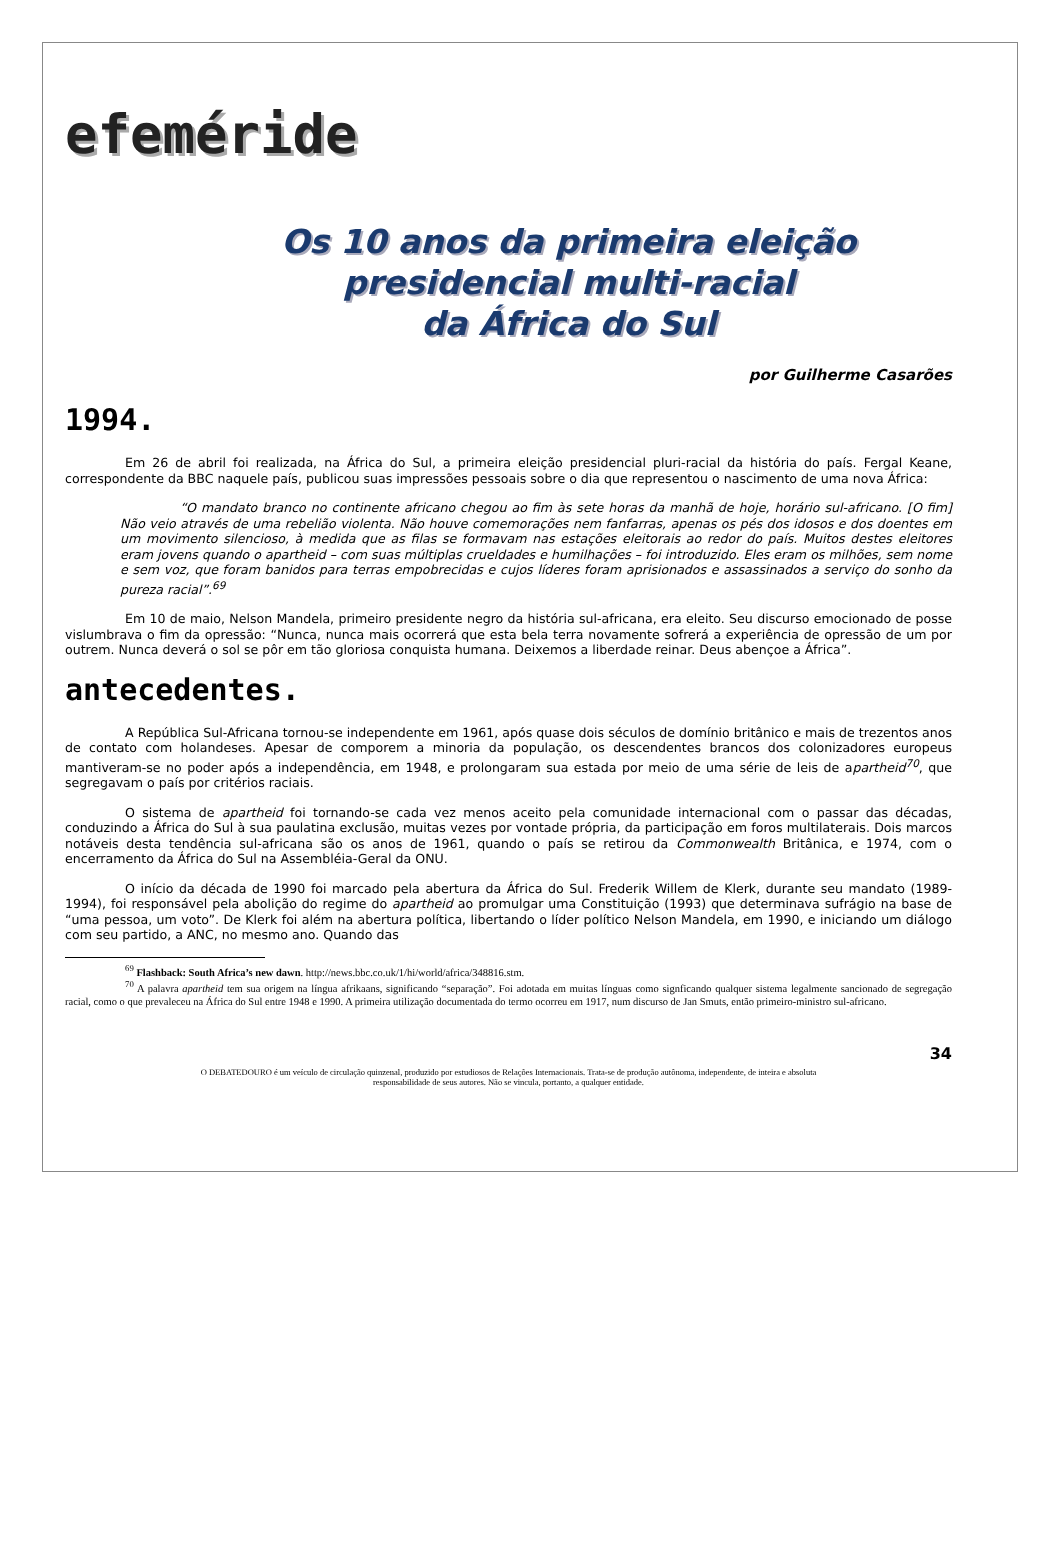efeméride
Os 10 anos da primeira eleição
presidencial multi-racial
da África do Sul
por Guilherme Casarões
1994.
Em 26 de abril foi realizada, na África do Sul, a primeira eleição presidencial pluri-racial da história do país. Fergal Keane, correspondente da BBC naquele país, publicou suas impressões pessoais sobre o dia que representou o nascimento de uma nova África:
“O mandato branco no continente africano chegou ao fim às sete horas da manhã de hoje, horário sul-africano. [O fim] Não veio através de uma rebelião violenta. Não houve comemorações nem fanfarras, apenas os pés dos idosos e dos doentes em um movimento silencioso, à medida que as filas se formavam nas estações eleitorais ao redor do país. Muitos destes eleitores eram jovens quando o apartheid – com suas múltiplas crueldades e humilhações – foi introduzido. Eles eram os milhões, sem nome e sem voz, que foram banidos para terras empobrecidas e cujos líderes foram aprisionados e assassinados a serviço do sonho da pureza racial”.<sup>69</sup>
Em 10 de maio, Nelson Mandela, primeiro presidente negro da história sul-africana, era eleito. Seu discurso emocionado de posse vislumbrava o fim da opressão: “Nunca, nunca mais ocorrerá que esta bela terra novamente sofrerá a experiência de opressão de um por outrem. Nunca deverá o sol se pôr em tão gloriosa conquista humana. Deixemos a liberdade reinar. Deus abençoe a África”.
antecedentes.
A República Sul-Africana tornou-se independente em 1961, após quase dois séculos de domínio britânico e mais de trezentos anos de contato com holandeses. Apesar de comporem a minoria da população, os descendentes brancos dos colonizadores europeus mantiveram-se no poder após a independência, em 1948, e prolongaram sua estada por meio de uma série de leis de apartheid<sup>70</sup>, que segregavam o país por critérios raciais.
O sistema de apartheid foi tornando-se cada vez menos aceito pela comunidade internacional com o passar das décadas, conduzindo a África do Sul à sua paulatina exclusão, muitas vezes por vontade própria, da participação em foros multilaterais. Dois marcos notáveis desta tendência sul-africana são os anos de 1961, quando o país se retirou da Commonwealth Britânica, e 1974, com o encerramento da África do Sul na Assembléia-Geral da ONU.
O início da década de 1990 foi marcado pela abertura da África do Sul. Frederik Willem de Klerk, durante seu mandato (1989-1994), foi responsável pela abolição do regime do apartheid ao promulgar uma Constituição (1993) que determinava sufrágio na base de “uma pessoa, um voto”. De Klerk foi além na abertura política, libertando o líder político Nelson Mandela, em 1990, e iniciando um diálogo com seu partido, a ANC, no mesmo ano. Quando das
<sup>69</sup> Flashback: South Africa’s new dawn. http://news.bbc.co.uk/1/hi/world/africa/348816.stm.
<sup>70</sup> A palavra apartheid tem sua origem na língua afrikaans, significando “separação”. Foi adotada em muitas línguas como signficando qualquer sistema legalmente sancionado de segregação racial, como o que prevaleceu na África do Sul entre 1948 e 1990. A primeira utilização documentada do termo ocorreu em 1917, num discurso de Jan Smuts, então primeiro-ministro sul-africano.
34
O DEBATEDOURO é um veículo de circulação quinzenal, produzido por estudiosos de Relações Internacionais. Trata-se de produção autônoma, independente, de inteira e absoluta
responsabilidade de seus autores. Não se vincula, portanto, a qualquer entidade.